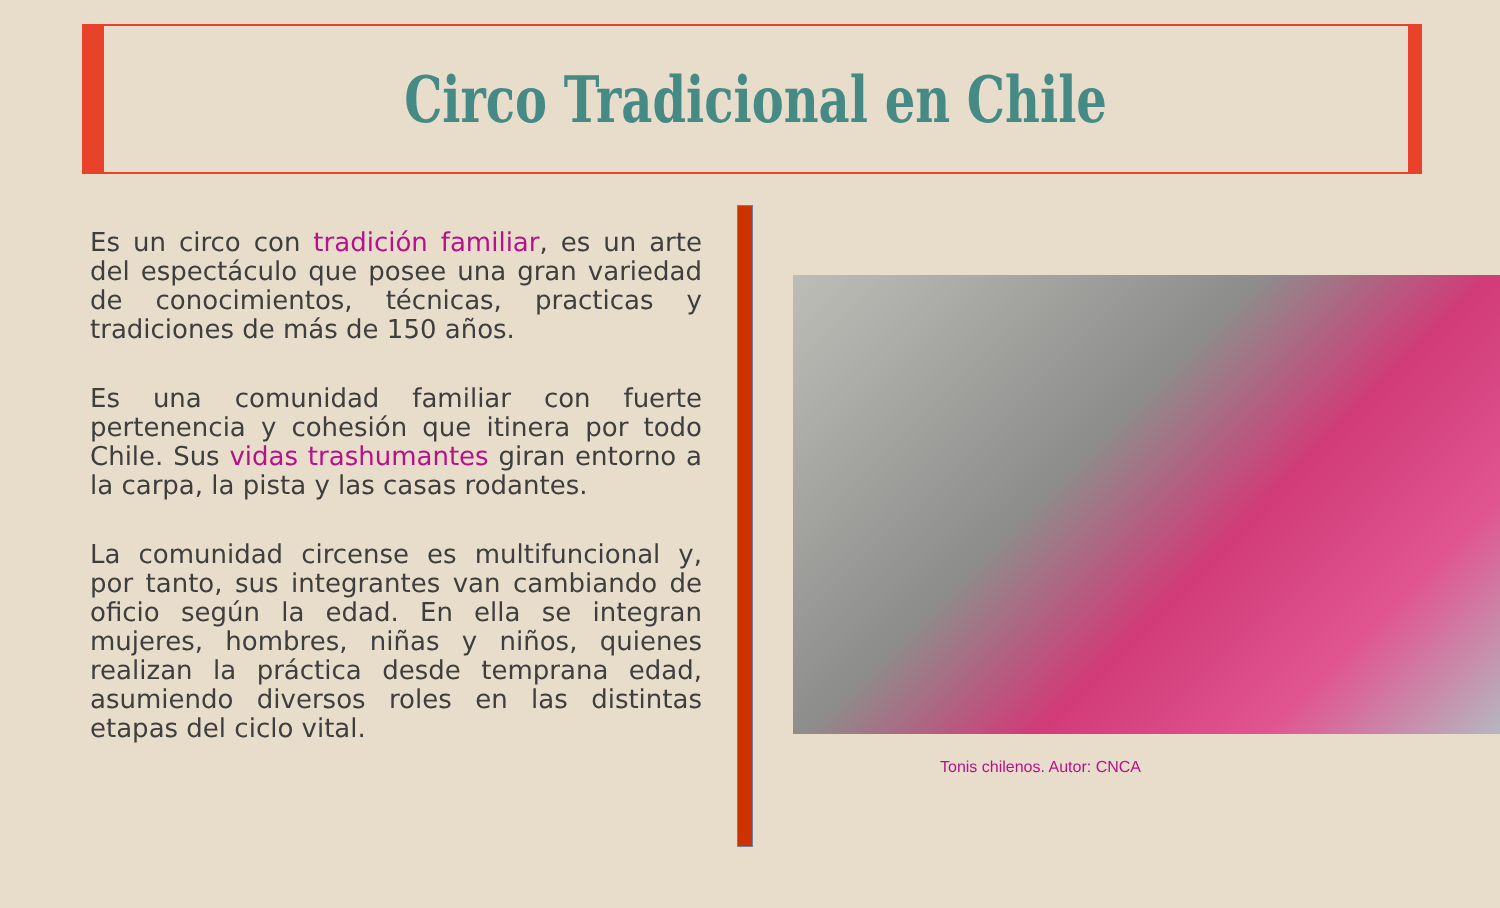Circo Tradicional en Chile
Es un circo con tradición familiar, es un arte del espectáculo que posee una gran variedad de conocimientos, técnicas, practicas y tradiciones de más de 150 años.
Es una comunidad familiar con fuerte pertenencia y cohesión que itinera por todo Chile. Sus vidas trashumantes giran entorno a la carpa, la pista y las casas rodantes.
La comunidad circense es multifuncional y, por tanto, sus integrantes van cambiando de oficio según la edad. En ella se integran mujeres, hombres, niñas y niños, quienes realizan la práctica desde temprana edad, asumiendo diversos roles en las distintas etapas del ciclo vital.
Tonis chilenos. Autor: CNCA